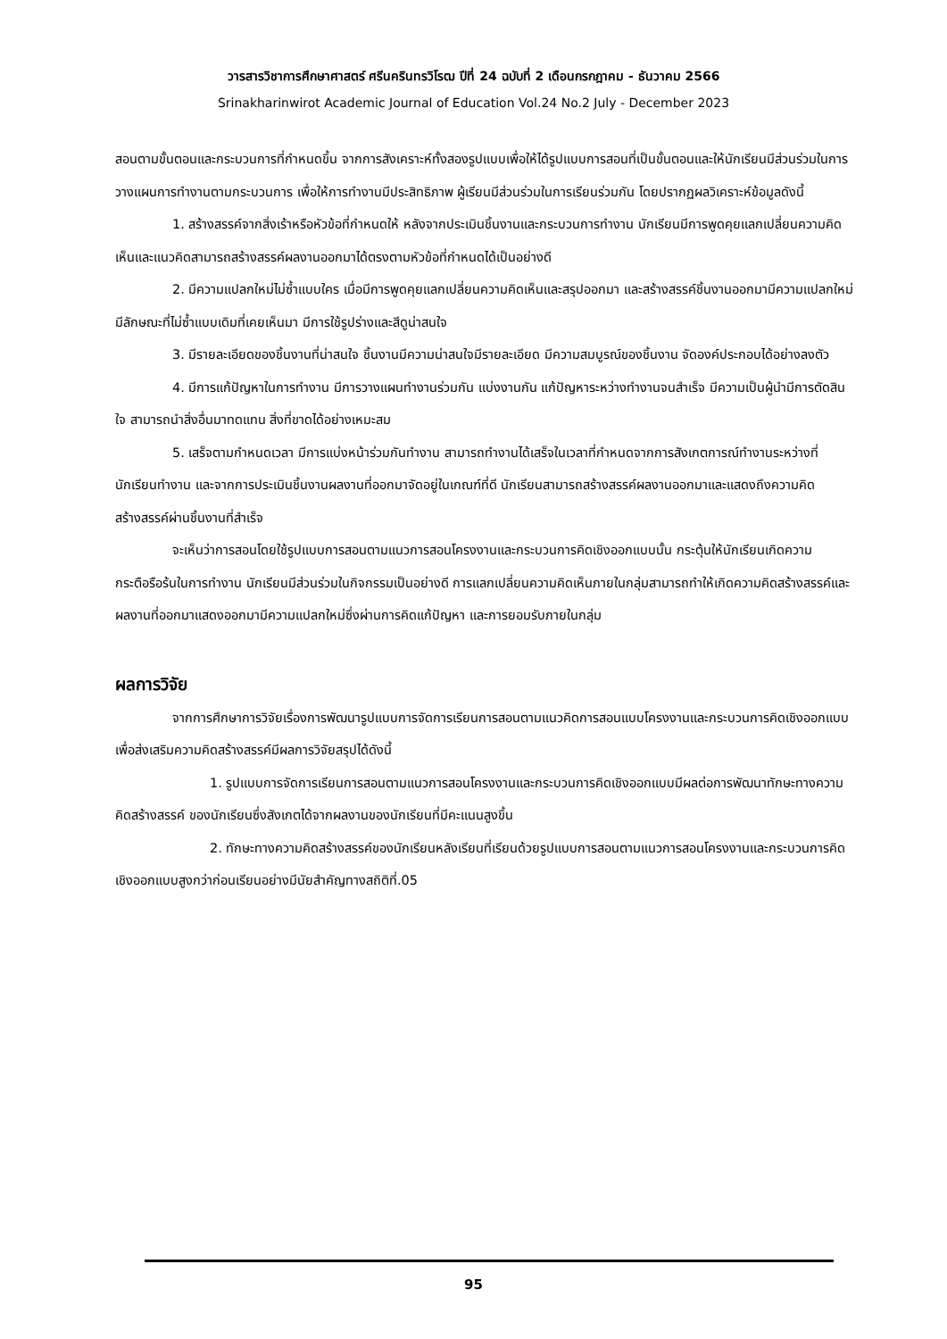วารสารวิชาการศึกษาศาสตร์ ศรีนครินทรวิโรฒ ปีที่ 24 ฉบับที่ 2 เดือนกรกฎาคม - ธันวาคม 2566
Srinakharinwirot Academic Journal of Education Vol.24 No.2 July - December 2023
สอนตามขั้นตอนและกระบวนการที่กำหนดขึ้น จากการสังเคราะห์ทั้งสองรูปแบบเพื่อให้ได้รูปแบบการสอนที่เป็นขั้นตอนและให้นักเรียนมีส่วนร่วมในการวางแผนการทำงานตามกระบวนการ เพื่อให้การทำงานมีประสิทธิภาพ ผู้เรียนมีส่วนร่วมในการเรียนร่วมกัน โดยปรากฏผลวิเคราะห์ข้อมูลดังนี้
1. สร้างสรรค์จากสิ่งเร้าหรือหัวข้อที่กำหนดให้ หลังจากประเมินชิ้นงานและกระบวนการทำงาน นักเรียนมีการพูดคุยแลกเปลี่ยนความคิดเห็นและแนวคิดสามารถสร้างสรรค์ผลงานออกมาได้ตรงตามหัวข้อที่กำหนดได้เป็นอย่างดี
2. มีความแปลกใหม่ไม่ซ้ำแบบใคร เมื่อมีการพูดคุยแลกเปลี่ยนความคิดเห็นและสรุปออกมา และสร้างสรรค์ชิ้นงานออกมามีความแปลกใหม่มีลักษณะที่ไม่ซ้ำแบบเดิมที่เคยเห็นมา มีการใช้รูปร่างและสีดูน่าสนใจ
3. มีรายละเอียดของชิ้นงานที่น่าสนใจ ชิ้นงานมีความน่าสนใจมีรายละเอียด มีความสมบูรณ์ของชิ้นงาน จัดองค์ประกอบได้อย่างลงตัว
4. มีการแก้ปัญหาในการทำงาน มีการวางแผนทำงานร่วมกัน แบ่งงานกัน แก้ปัญหาระหว่างทำงานจนสำเร็จ มีความเป็นผู้นำมีการตัดสินใจ สามารถนำสิ่งอื่นมาทดแทน สิ่งที่ขาดได้อย่างเหมะสม
5. เสร็จตามกำหนดเวลา มีการแบ่งหน้าร่วมกันทำงาน สามารถทำงานได้เสร็จในเวลาที่กำหนดจากการสังเกตการณ์ทำงานระหว่างที่นักเรียนทำงาน และจากการประเมินชิ้นงานผลงานที่ออกมาจัดอยู่ในเกณฑ์ที่ดี นักเรียนสามารถสร้างสรรค์ผลงานออกมาและแสดงถึงความคิดสร้างสรรค์ผ่านชิ้นงานที่สำเร็จ
จะเห็นว่าการสอนโดยใช้รูปแบบการสอนตามแนวการสอนโครงงานและกระบวนการคิดเชิงออกแบบนั้น กระตุ้นให้นักเรียนเกิดความกระตือรือร้นในการทำงาน นักเรียนมีส่วนร่วมในกิจกรรมเป็นอย่างดี การแลกเปลี่ยนความคิดเห็นภายในกลุ่มสามารถทำให้เกิดความคิดสร้างสรรค์และผลงานที่ออกมาแสดงออกมามีความแปลกใหม่ซึ่งผ่านการคิดแก้ปัญหา และการยอมรับภายในกลุ่ม
ผลการวิจัย
จากการศึกษาการวิจัยเรื่องการพัฒนารูปแบบการจัดการเรียนการสอนตามแนวคิดการสอนแบบโครงงานและกระบวนการคิดเชิงออกแบบเพื่อส่งเสริมความคิดสร้างสรรค์มีผลการวิจัยสรุปได้ดังนี้
1. รูปแบบการจัดการเรียนการสอนตามแนวการสอนโครงงานและกระบวนการคิดเชิงออกแบบมีผลต่อการพัฒนาทักษะทางความคิดสร้างสรรค์ ของนักเรียนซึ่งสังเกตได้จากผลงานของนักเรียนที่มีคะแนนสูงขึ้น
2. ทักษะทางความคิดสร้างสรรค์ของนักเรียนหลังเรียนที่เรียนด้วยรูปแบบการสอนตามแนวการสอนโครงงานและกระบวนการคิดเชิงออกแบบสูงกว่าก่อนเรียนอย่างมีนัยสำคัญทางสถิติที่.05
95